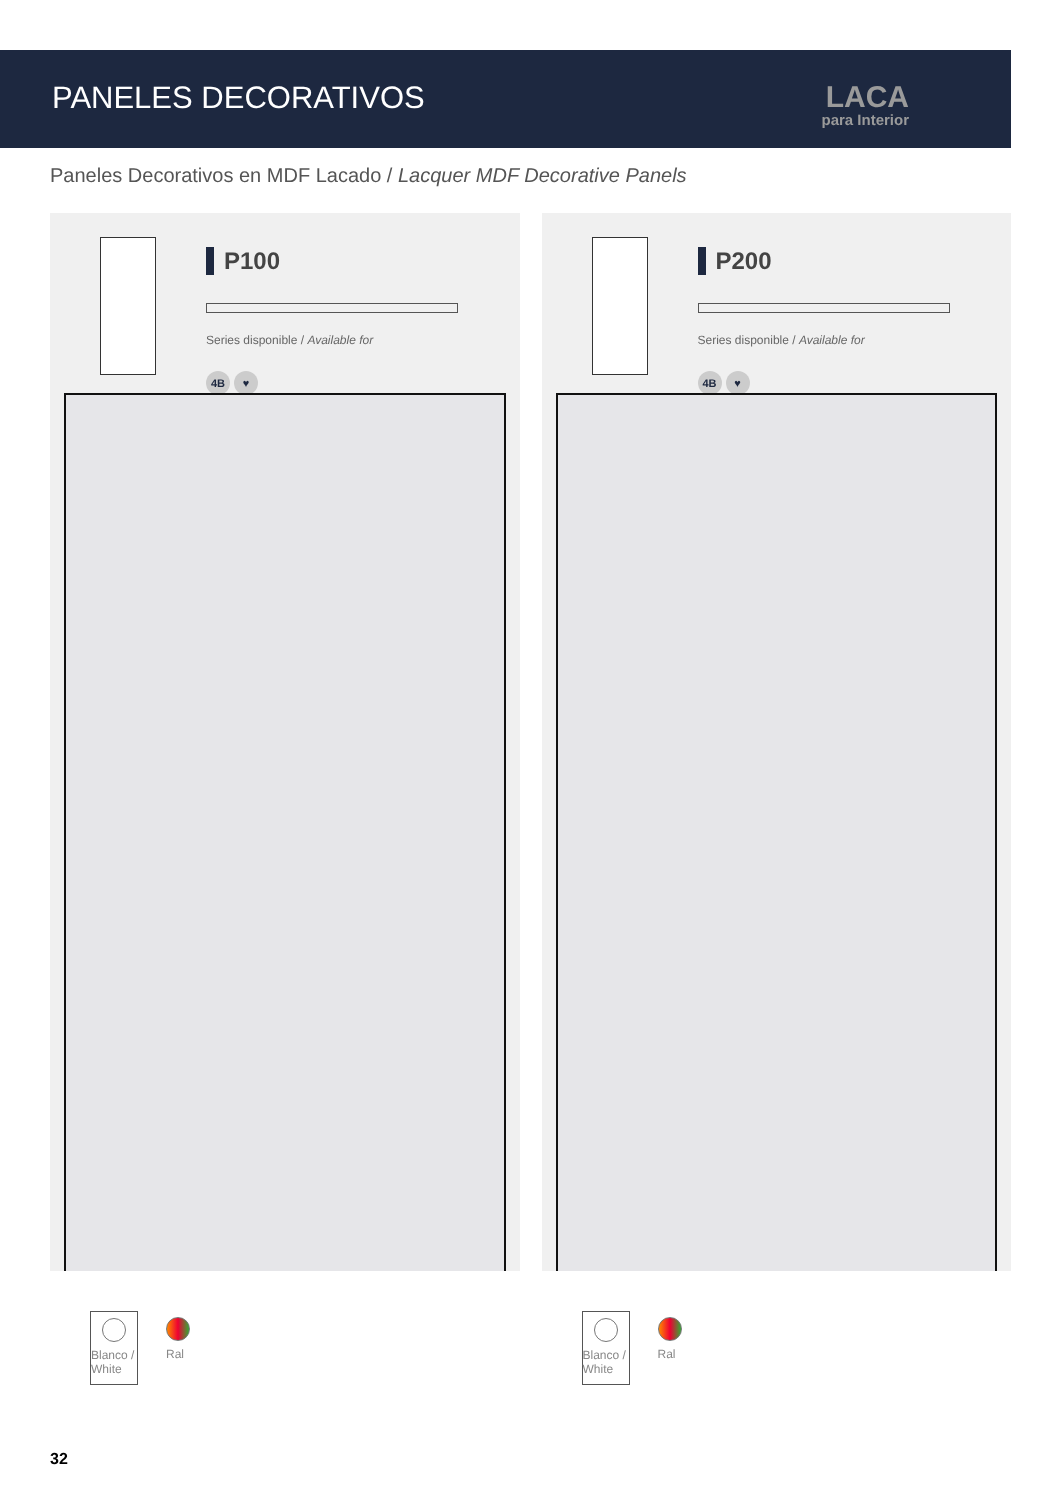PANELES DECORATIVOS
LACA
para Interior
Paneles Decorativos en MDF Lacado / Lacquer MDF Decorative Panels
P100
Series disponible / Available for
4B ♥
Blanco / White
Ral
P200
Series disponible / Available for
4B ♥
Blanco / White
Ral
32